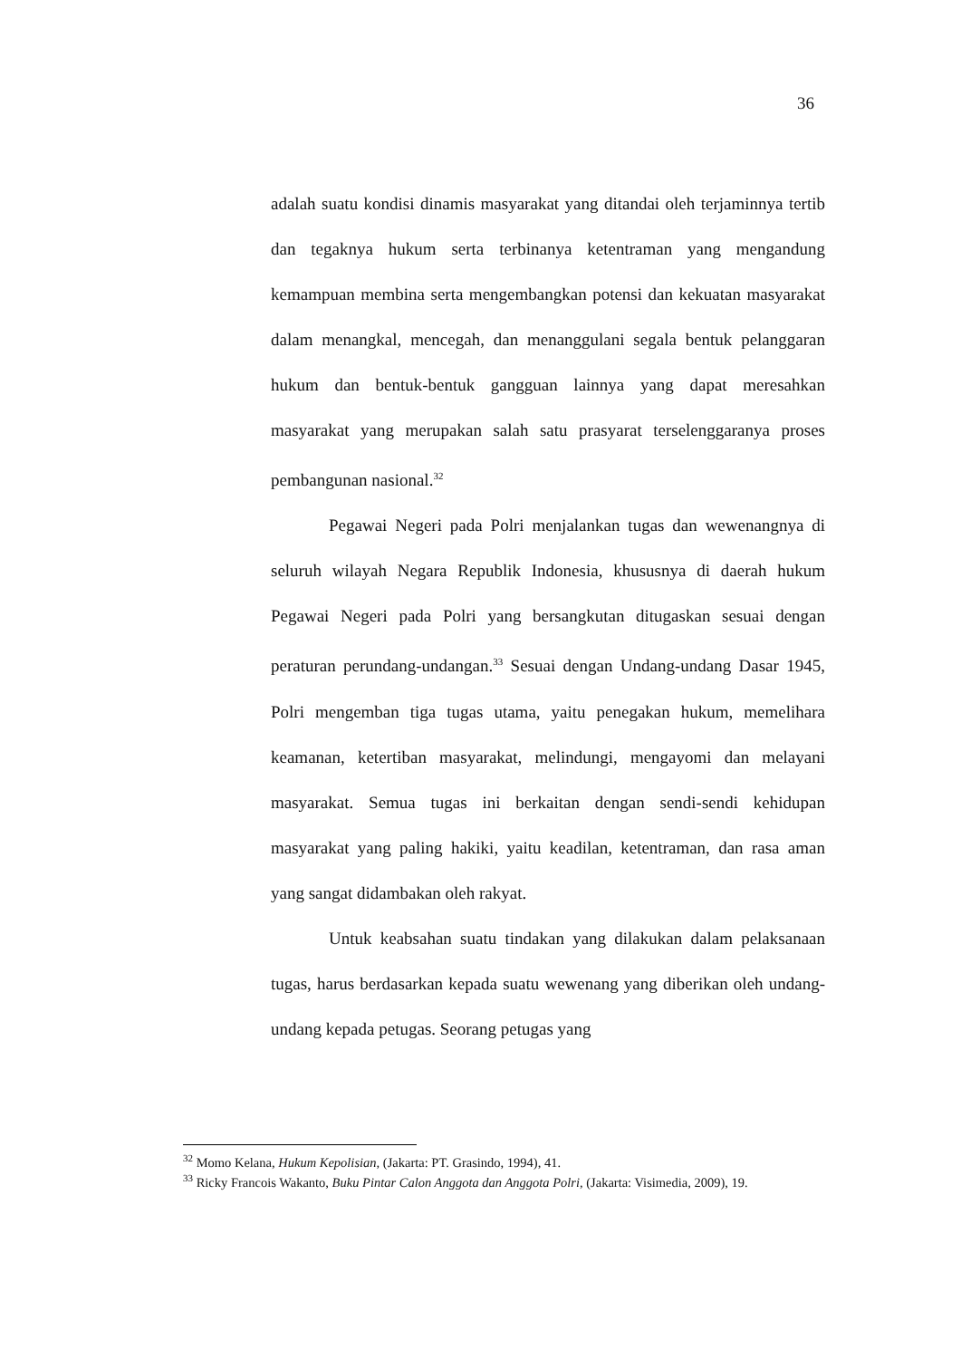36
adalah suatu kondisi dinamis masyarakat yang ditandai oleh terjaminnya tertib dan tegaknya hukum serta terbinanya ketentraman yang mengandung kemampuan membina serta mengembangkan potensi dan kekuatan masyarakat dalam menangkal, mencegah, dan menanggulani segala bentuk pelanggaran hukum dan bentuk-bentuk gangguan lainnya yang dapat meresahkan masyarakat yang merupakan salah satu prasyarat terselenggaranya proses pembangunan nasional.<sup>32</sup>
Pegawai Negeri pada Polri menjalankan tugas dan wewenangnya di seluruh wilayah Negara Republik Indonesia, khususnya di daerah hukum Pegawai Negeri pada Polri yang bersangkutan ditugaskan sesuai dengan peraturan perundang-undangan.<sup>33</sup> Sesuai dengan Undang-undang Dasar 1945, Polri mengemban tiga tugas utama, yaitu penegakan hukum, memelihara keamanan, ketertiban masyarakat, melindungi, mengayomi dan melayani masyarakat. Semua tugas ini berkaitan dengan sendi-sendi kehidupan masyarakat yang paling hakiki, yaitu keadilan, ketentraman, dan rasa aman yang sangat didambakan oleh rakyat.
Untuk keabsahan suatu tindakan yang dilakukan dalam pelaksanaan tugas, harus berdasarkan kepada suatu wewenang yang diberikan oleh undang-undang kepada petugas. Seorang petugas yang
<sup>32</sup> Momo Kelana, Hukum Kepolisian, (Jakarta: PT. Grasindo, 1994), 41.
<sup>33</sup> Ricky Francois Wakanto, Buku Pintar Calon Anggota dan Anggota Polri, (Jakarta: Visimedia, 2009), 19.